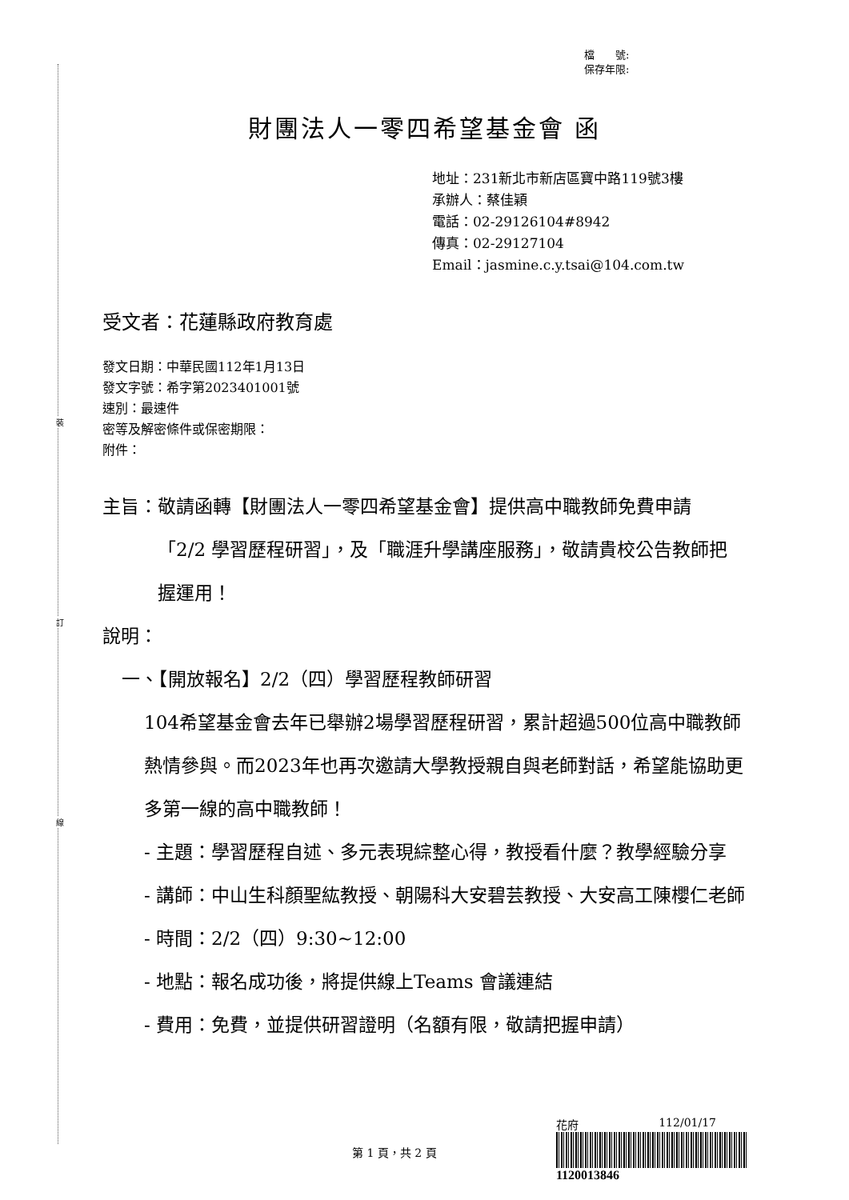裝
訂
線
檔　　號:
保存年限:
財團法人一零四希望基金會 函
地址：231新北市新店區寶中路119號3樓
承辦人：蔡佳穎
電話：02-29126104#8942
傳真：02-29127104
Email：jasmine.c.y.tsai@104.com.tw
受文者：花蓮縣政府教育處
發文日期：中華民國112年1月13日
發文字號：希字第2023401001號
速別：最速件
密等及解密條件或保密期限：
附件：
主旨： 敬請函轉【財團法人一零四希望基金會】提供高中職教師免費申請「2/2 學習歷程研習」，及「職涯升學講座服務」，敬請貴校公告教師把握運用！
說明：
一、【開放報名】2/2（四）學習歷程教師研習
104希望基金會去年已舉辦2場學習歷程研習，累計超過500位高中職教師熱情參與。而2023年也再次邀請大學教授親自與老師對話，希望能協助更多第一線的高中職教師！
- 主題：學習歷程自述、多元表現綜整心得，教授看什麼？教學經驗分享
- 講師：中山生科顏聖紘教授、朝陽科大安碧芸教授、大安高工陳櫻仁老師
- 時間：2/2（四）9:30~12:00
- 地點：報名成功後，將提供線上Teams 會議連結
- 費用：免費，並提供研習證明（名額有限，敬請把握申請）
花府 112/01/17
1120013846
第 1 頁，共 2 頁